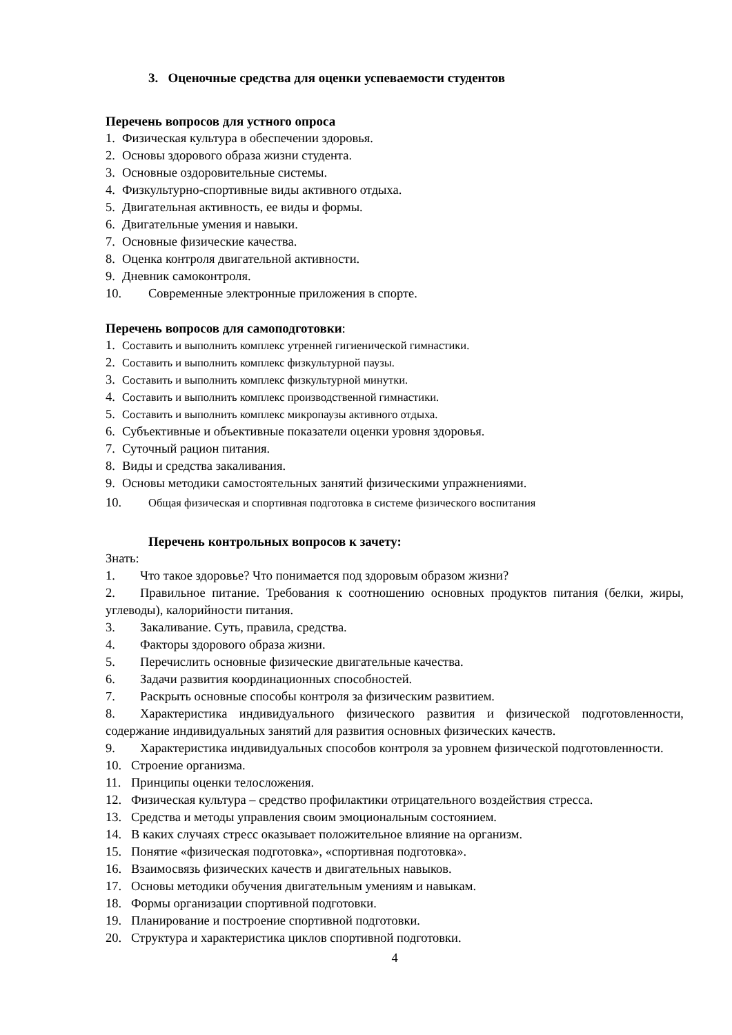3. Оценочные средства для оценки успеваемости студентов
Перечень вопросов для устного опроса
1. Физическая культура в обеспечении здоровья.
2. Основы здорового образа жизни студента.
3. Основные оздоровительные системы.
4. Физкультурно-спортивные виды активного отдыха.
5. Двигательная активность, ее виды и формы.
6. Двигательные умения и навыки.
7. Основные физические качества.
8. Оценка контроля двигательной активности.
9. Дневник самоконтроля.
10. Современные электронные приложения в спорте.
Перечень вопросов для самоподготовки:
1. Составить и выполнить комплекс утренней гигиенической гимнастики.
2. Составить и выполнить комплекс физкультурной паузы.
3. Составить и выполнить комплекс физкультурной минутки.
4. Составить и выполнить комплекс производственной гимнастики.
5. Составить и выполнить комплекс микропаузы активного отдыха.
6. Субъективные и объективные показатели оценки уровня здоровья.
7. Суточный рацион питания.
8. Виды и средства закаливания.
9. Основы методики самостоятельных занятий физическими упражнениями.
10. Общая физическая и спортивная подготовка в системе физического воспитания
Перечень контрольных вопросов к зачету:
Знать:
1. Что такое здоровье? Что понимается под здоровым образом жизни?
2. Правильное питание. Требования к соотношению основных продуктов питания (белки, жиры, углеводы), калорийности питания.
3. Закаливание. Суть, правила, средства.
4. Факторы здорового образа жизни.
5. Перечислить основные физические двигательные качества.
6. Задачи развития координационных способностей.
7. Раскрыть основные способы контроля за физическим развитием.
8. Характеристика индивидуального физического развития и физической подготовленности, содержание индивидуальных занятий для развития основных физических качеств.
9. Характеристика индивидуальных способов контроля за уровнем физической подготовленности.
10. Строение организма.
11. Принципы оценки телосложения.
12. Физическая культура – средство профилактики отрицательного воздействия стресса.
13. Средства и методы управления своим эмоциональным состоянием.
14. В каких случаях стресс оказывает положительное влияние на организм.
15. Понятие «физическая подготовка», «спортивная подготовка».
16. Взаимосвязь физических качеств и двигательных навыков.
17. Основы методики обучения двигательным умениям и навыкам.
18. Формы организации спортивной подготовки.
19. Планирование и построение спортивной подготовки.
20. Структура и характеристика циклов спортивной подготовки.
4